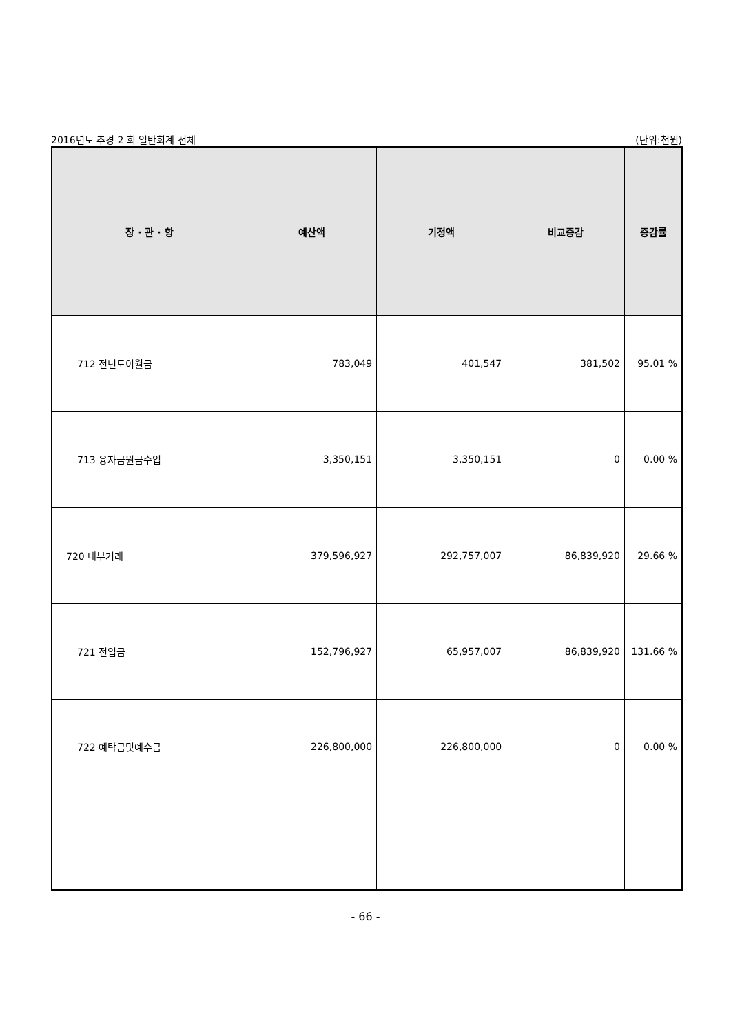2016년도 추경 2 회 일반회계 전체 (단위:천원)
| 장 · 관 · 항 | 예산액 | 기정액 | 비교증감 | 증감률 |
| --- | --- | --- | --- | --- |
| 712 전년도이월금 | 783,049 | 401,547 | 381,502 | 95.01 % |
| 713 융자금원금수입 | 3,350,151 | 3,350,151 | 0 | 0.00 % |
| 720 내부거래 | 379,596,927 | 292,757,007 | 86,839,920 | 29.66 % |
| 721 전입금 | 152,796,927 | 65,957,007 | 86,839,920 | 131.66 % |
| 722 예탁금및예수금 | 226,800,000 | 226,800,000 | 0 | 0.00 % |
- 66 -